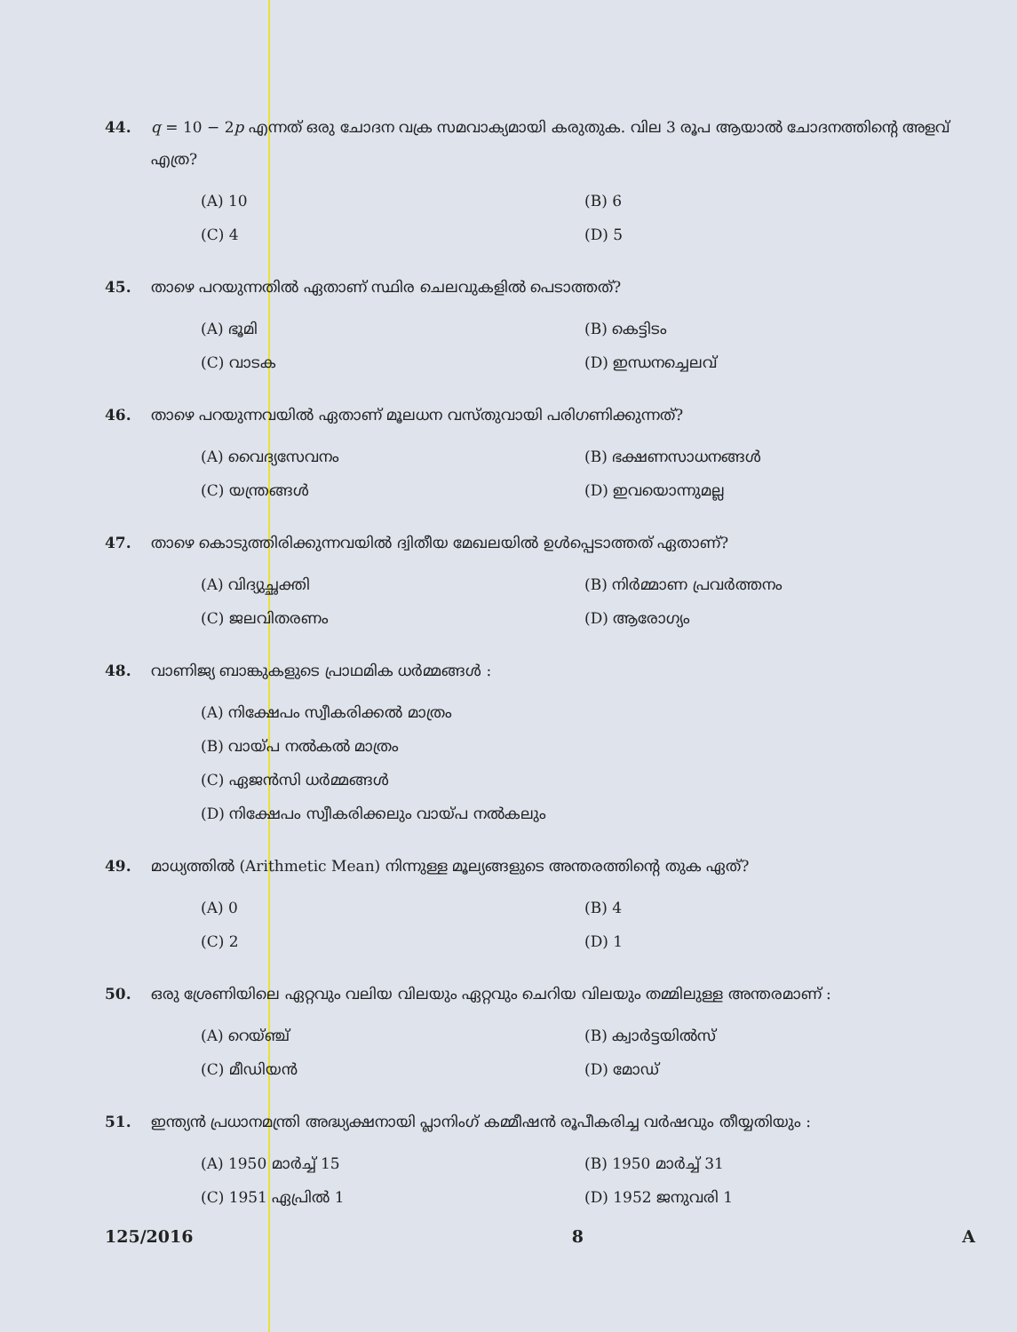44. q = 10 − 2p എന്നത് ഒരു ചോദന വക്ര സമവാക്യമായി കരുതുക. വില 3 രൂപ ആയാൽ ചോദനത്തിന്റെ അളവ് എത്ര?
(A) 10
(B) 6
(C) 4
(D) 5
45. താഴെ പറയുന്നതിൽ ഏതാണ് സ്ഥിര ചെലവുകളിൽ പെടാത്തത്?
(A) ഭൂമി
(B) കെട്ടിടം
(C) വാടക
(D) ഇന്ധനച്ചെലവ്
46. താഴെ പറയുന്നവയിൽ ഏതാണ് മൂലധന വസ്തുവായി പരിഗണിക്കുന്നത്?
(A) വൈദ്യസേവനം
(B) ഭക്ഷണസാധനങ്ങൾ
(C) യന്ത്രങ്ങൾ
(D) ഇവയൊന്നുമല്ല
47. താഴെ കൊടുത്തിരിക്കുന്നവയിൽ ദ്വിതീയ മേഖലയിൽ ഉൾപ്പെടാത്തത് ഏതാണ്?
(A) വിദ്യുച്ഛക്തി
(B) നിർമ്മാണ പ്രവർത്തനം
(C) ജലവിതരണം
(D) ആരോഗ്യം
48. വാണിജ്യ ബാങ്കുകളുടെ പ്രാഥമിക ധർമ്മങ്ങൾ :
(A) നിക്ഷേപം സ്വീകരിക്കൽ മാത്രം
(B) വായ്പ നൽകൽ മാത്രം
(C) ഏജൻസി ധർമ്മങ്ങൾ
(D) നിക്ഷേപം സ്വീകരിക്കലും വായ്പ നൽകലും
49. മാധ്യത്തിൽ (Arithmetic Mean) നിന്നുള്ള മൂല്യങ്ങളുടെ അന്തരത്തിന്റെ തുക ഏത്?
(A) 0
(B) 4
(C) 2
(D) 1
50. ഒരു ശ്രേണിയിലെ ഏറ്റവും വലിയ വിലയും ഏറ്റവും ചെറിയ വിലയും തമ്മിലുള്ള അന്തരമാണ് :
(A) റെയ്ഞ്ച്
(B) ക്വാർട്ടയിൽസ്
(C) മീഡിയൻ
(D) മോഡ്
51. ഇന്ത്യൻ പ്രധാനമന്ത്രി അദ്ധ്യക്ഷനായി പ്ലാനിംഗ് കമ്മീഷൻ രൂപീകരിച്ച വർഷവും തീയ്യതിയും :
(A) 1950 മാർച്ച് 15
(B) 1950 മാർച്ച് 31
(C) 1951 ഏപ്രിൽ 1
(D) 1952 ജനുവരി 1
125/2016 8 A